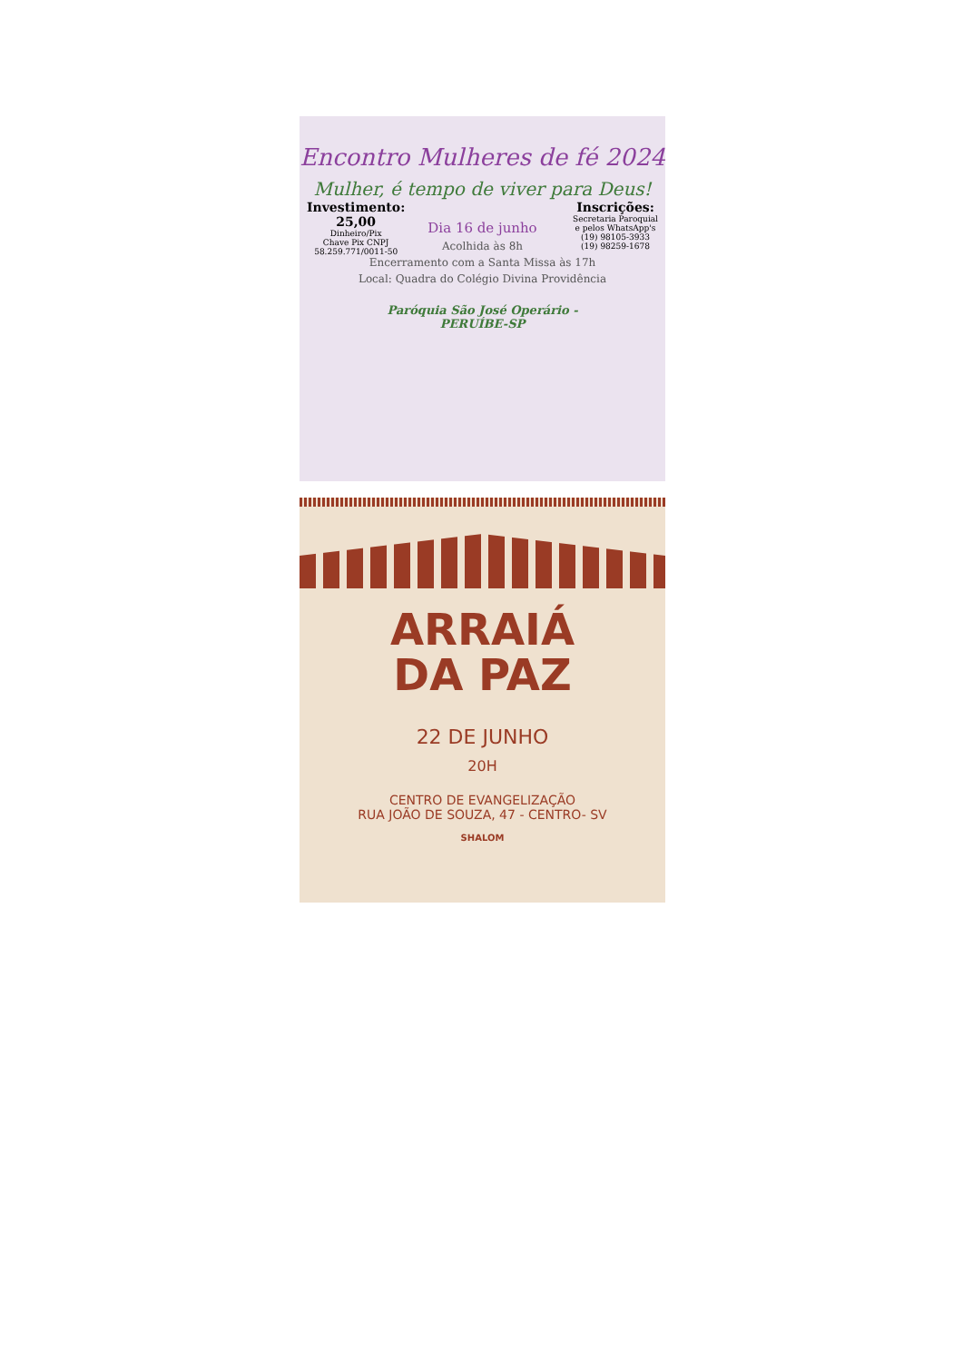Encontro Mulheres de fé 2024
Mulher, é tempo de viver para Deus!
Investimento:
25,00
Dinheiro/Pix
Chave Pix CNPJ
58.259.771/0011-50
Inscrições:
Secretaria Paroquial
e pelos WhatsApp's
(19) 98105-3933
(19) 98259-1678
Dia 16 de junho
Acolhida às 8h
Encerramento com a Santa Missa às 17h
Local: Quadra do Colégio Divina Providência
Paróquia São José Operário -
PERUÍBE-SP
ARRAIÁ
DA PAZ
22 DE JUNHO
20H
CENTRO DE EVANGELIZAÇÃO
RUA JOÃO DE SOUZA, 47 - CENTRO- SV
SHALOM